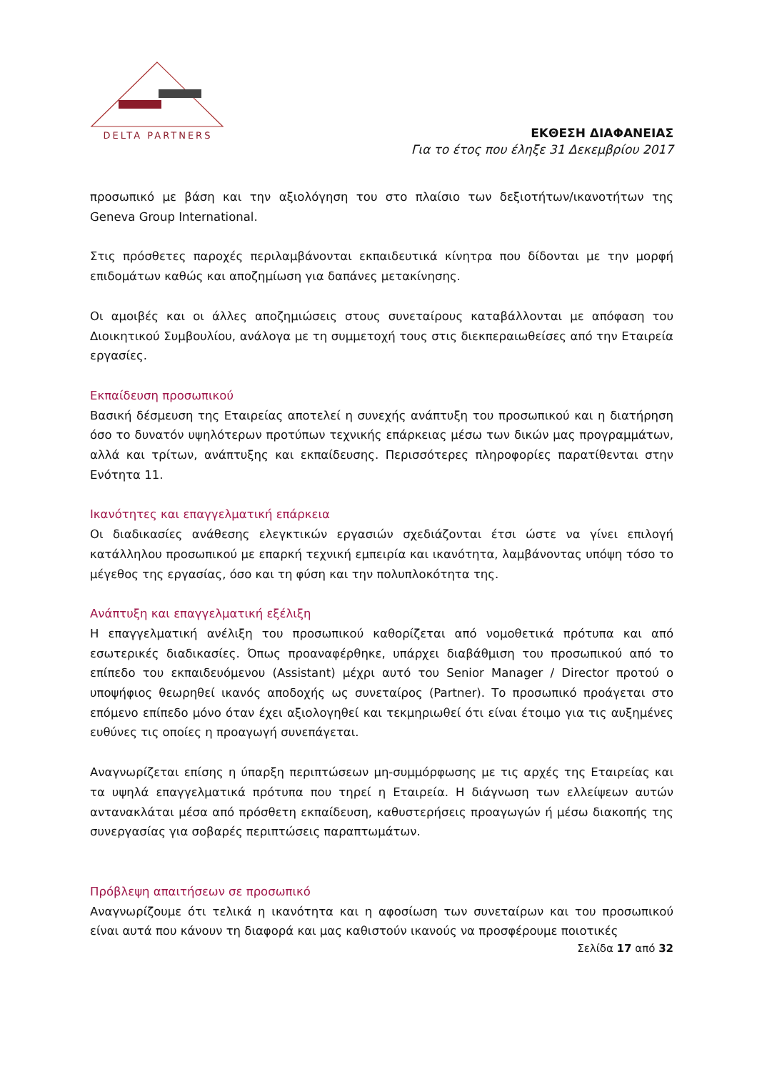DELTA PARTNERS
ΕΚΘΕΣΗ ΔΙΑΦΑΝΕΙΑΣ
Για το έτος που έληξε 31 Δεκεμβρίου 2017
προσωπικό με βάση και την αξιολόγηση του στο πλαίσιο των δεξιοτήτων/ικανοτήτων της Geneva Group International.
Στις πρόσθετες παροχές περιλαμβάνονται εκπαιδευτικά κίνητρα που δίδονται με την μορφή επιδομάτων καθώς και αποζημίωση για δαπάνες μετακίνησης.
Οι αμοιβές και οι άλλες αποζημιώσεις στους συνεταίρους καταβάλλονται με απόφαση του Διοικητικού Συμβουλίου, ανάλογα με τη συμμετοχή τους στις διεκπεραιωθείσες από την Εταιρεία εργασίες.
Εκπαίδευση προσωπικού
Βασική δέσμευση της Εταιρείας αποτελεί η συνεχής ανάπτυξη του προσωπικού και η διατήρηση όσο το δυνατόν υψηλότερων προτύπων τεχνικής επάρκειας μέσω των δικών μας προγραμμάτων, αλλά και τρίτων, ανάπτυξης και εκπαίδευσης. Περισσότερες πληροφορίες παρατίθενται στην Ενότητα 11.
Ικανότητες και επαγγελματική επάρκεια
Οι διαδικασίες ανάθεσης ελεγκτικών εργασιών σχεδιάζονται έτσι ώστε να γίνει επιλογή κατάλληλου προσωπικού με επαρκή τεχνική εμπειρία και ικανότητα, λαμβάνοντας υπόψη τόσο το μέγεθος της εργασίας, όσο και τη φύση και την πολυπλοκότητα της.
Ανάπτυξη και επαγγελματική εξέλιξη
Η επαγγελματική ανέλιξη του προσωπικού καθορίζεται από νομοθετικά πρότυπα και από εσωτερικές διαδικασίες. Όπως προαναφέρθηκε, υπάρχει διαβάθμιση του προσωπικού από το επίπεδο του εκπαιδευόμενου (Assistant) μέχρι αυτό του Senior Manager / Director προτού ο υποψήφιος θεωρηθεί ικανός αποδοχής ως συνεταίρος (Partner). Το προσωπικό προάγεται στο επόμενο επίπεδο μόνο όταν έχει αξιολογηθεί και τεκμηριωθεί ότι είναι έτοιμο για τις αυξημένες ευθύνες τις οποίες η προαγωγή συνεπάγεται.
Αναγνωρίζεται επίσης η ύπαρξη περιπτώσεων μη-συμμόρφωσης με τις αρχές της Εταιρείας και τα υψηλά επαγγελματικά πρότυπα που τηρεί η Εταιρεία. Η διάγνωση των ελλείψεων αυτών αντανακλάται μέσα από πρόσθετη εκπαίδευση, καθυστερήσεις προαγωγών ή μέσω διακοπής της συνεργασίας για σοβαρές περιπτώσεις παραπτωμάτων.
Πρόβλεψη απαιτήσεων σε προσωπικό
Αναγνωρίζουμε ότι τελικά η ικανότητα και η αφοσίωση των συνεταίρων και του προσωπικού είναι αυτά που κάνουν τη διαφορά και μας καθιστούν ικανούς να προσφέρουμε ποιοτικές
Σελίδα 17 από 32